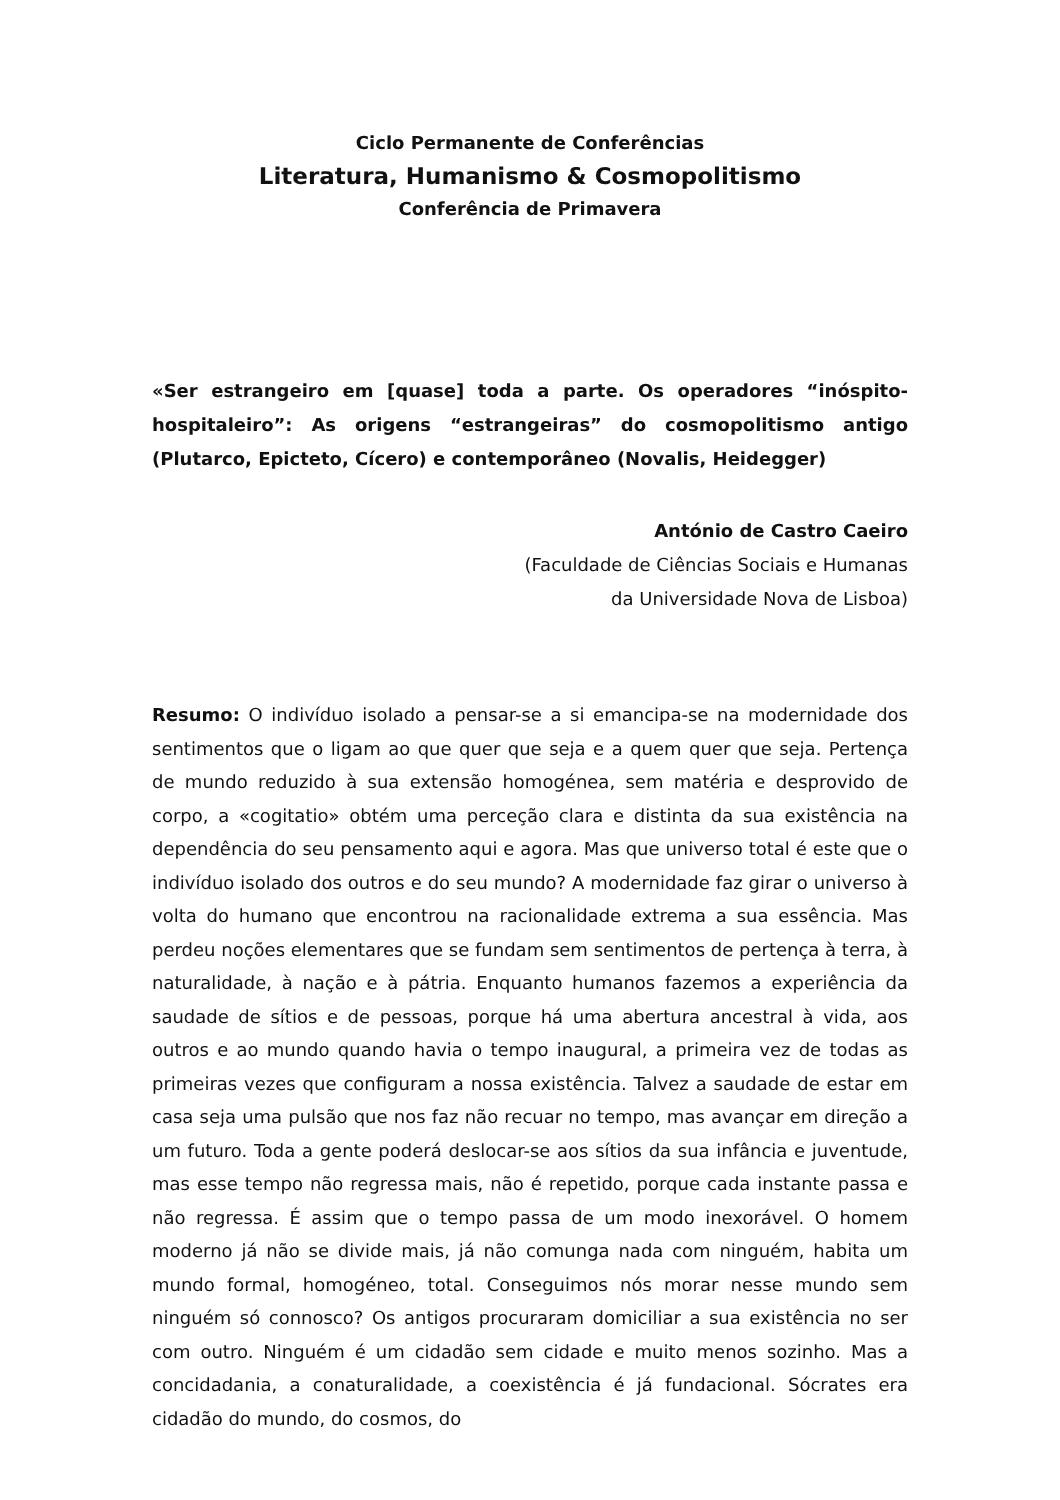Ciclo Permanente de Conferências
Literatura, Humanismo & Cosmopolitismo
Conferência de Primavera
«Ser estrangeiro em [quase] toda a parte. Os operadores “inóspito-hospitaleiro”: As origens “estrangeiras” do cosmopolitismo antigo (Plutarco, Epicteto, Cícero) e contemporâneo (Novalis, Heidegger)
António de Castro Caeiro
(Faculdade de Ciências Sociais e Humanas
da Universidade Nova de Lisboa)
Resumo: O indivíduo isolado a pensar-se a si emancipa-se na modernidade dos sentimentos que o ligam ao que quer que seja e a quem quer que seja. Pertença de mundo reduzido à sua extensão homogénea, sem matéria e desprovido de corpo, a «cogitatio» obtém uma perceção clara e distinta da sua existência na dependência do seu pensamento aqui e agora. Mas que universo total é este que o indivíduo isolado dos outros e do seu mundo? A modernidade faz girar o universo à volta do humano que encontrou na racionalidade extrema a sua essência. Mas perdeu noções elementares que se fundam sem sentimentos de pertença à terra, à naturalidade, à nação e à pátria. Enquanto humanos fazemos a experiência da saudade de sítios e de pessoas, porque há uma abertura ancestral à vida, aos outros e ao mundo quando havia o tempo inaugural, a primeira vez de todas as primeiras vezes que configuram a nossa existência. Talvez a saudade de estar em casa seja uma pulsão que nos faz não recuar no tempo, mas avançar em direção a um futuro. Toda a gente poderá deslocar-se aos sítios da sua infância e juventude, mas esse tempo não regressa mais, não é repetido, porque cada instante passa e não regressa. É assim que o tempo passa de um modo inexorável. O homem moderno já não se divide mais, já não comunga nada com ninguém, habita um mundo formal, homogéneo, total. Conseguimos nós morar nesse mundo sem ninguém só connosco? Os antigos procuraram domiciliar a sua existência no ser com outro. Ninguém é um cidadão sem cidade e muito menos sozinho. Mas a concidadania, a conaturalidade, a coexistência é já fundacional. Sócrates era cidadão do mundo, do cosmos, do